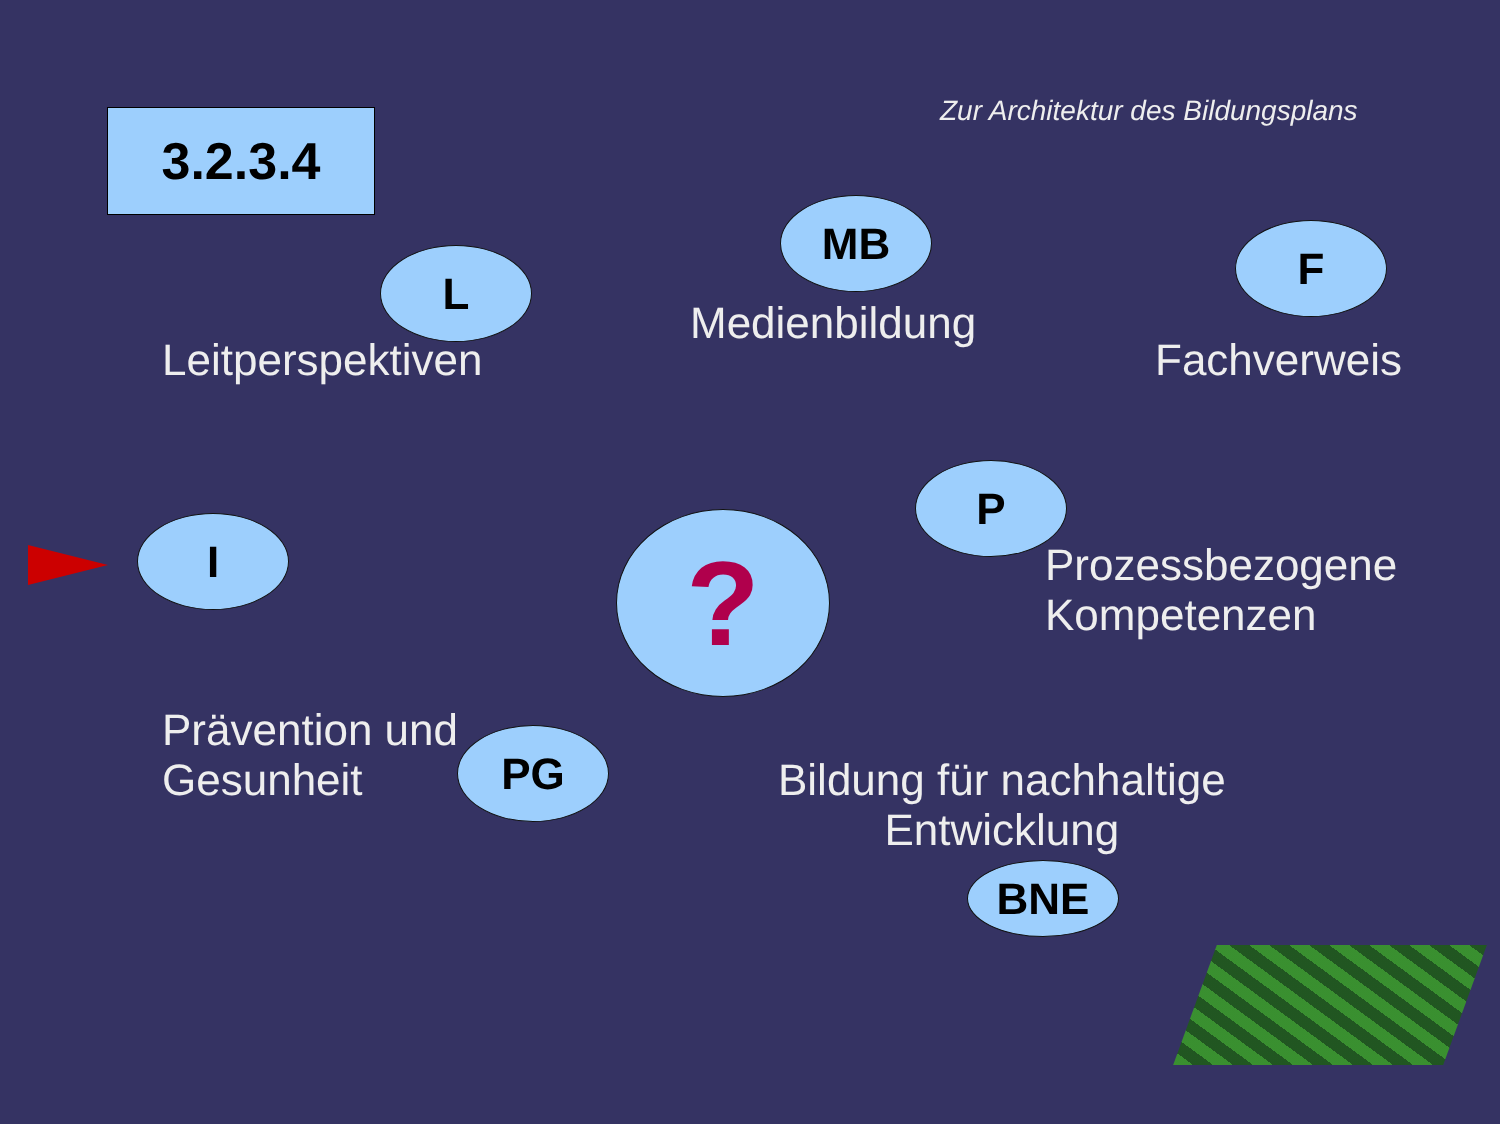Zur Architektur des Bildungsplans
3.2.3.4
L
Leitperspektiven
MB
Medienbildung
F
Fachverweis
I ?
P
Prozessbezogene
Kompetenzen
Prävention und
Gesunheit
PG
Bildung für nachhaltige
Entwicklung
BNE